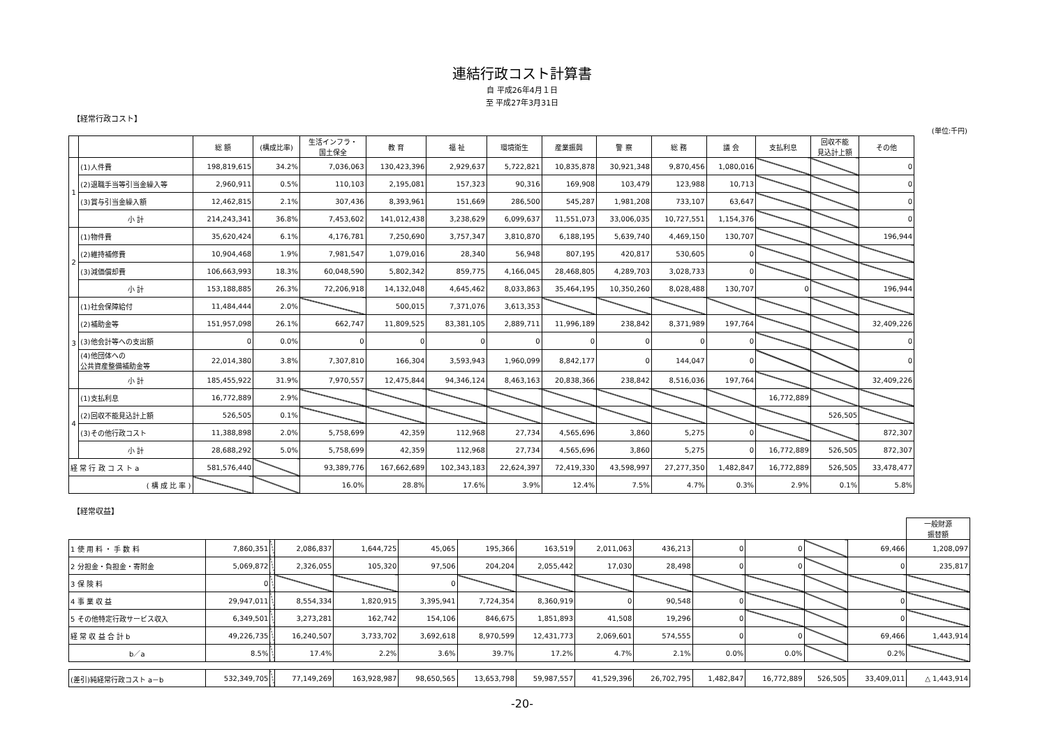連結行政コスト計算書
自 平成26年4月１日
至 平成27年3月31日
【経常行政コスト】
(単位:千円)
| | | 総 額 | (構成比率) | 生活インフラ・ 国土保全 | 教 育 | 福 祉 | 環境衛生 | 産業振興 | 警 察 | 総 務 | 議 会 | 支払利息 | 回収不能 見込計上額 | その他 |
| --- | --- | --- | --- | --- | --- | --- | --- | --- | --- | --- | --- | --- | --- | --- |
| 1 | (1)人件費 | 198,819,615 | 34.2% | 7,036,063 | 130,423,396 | 2,929,637 | 5,722,821 | 10,835,878 | 30,921,348 | 9,870,456 | 1,080,016 | | | 0 |
| | (2)退職手当等引当金繰入等 | 2,960,911 | 0.5% | 110,103 | 2,195,081 | 157,323 | 90,316 | 169,908 | 103,479 | 123,988 | 10,713 | | | 0 |
| | (3)賞与引当金繰入額 | 12,462,815 | 2.1% | 307,436 | 8,393,961 | 151,669 | 286,500 | 545,287 | 1,981,208 | 733,107 | 63,647 | | | 0 |
| | 小 計 | 214,243,341 | 36.8% | 7,453,602 | 141,012,438 | 3,238,629 | 6,099,637 | 11,551,073 | 33,006,035 | 10,727,551 | 1,154,376 | | | 0 |
| 2 | (1)物件費 | 35,620,424 | 6.1% | 4,176,781 | 7,250,690 | 3,757,347 | 3,810,870 | 6,188,195 | 5,639,740 | 4,469,150 | 130,707 | | | 196,944 |
| | (2)維持補修費 | 10,904,468 | 1.9% | 7,981,547 | 1,079,016 | 28,340 | 56,948 | 807,195 | 420,817 | 530,605 | 0 | | | |
| | (3)減価償却費 | 106,663,993 | 18.3% | 60,048,590 | 5,802,342 | 859,775 | 4,166,045 | 28,468,805 | 4,289,703 | 3,028,733 | 0 | | | |
| | 小 計 | 153,188,885 | 26.3% | 72,206,918 | 14,132,048 | 4,645,462 | 8,033,863 | 35,464,195 | 10,350,260 | 8,028,488 | 130,707 | 0 | | 196,944 |
| 3 | (1)社会保障給付 | 11,484,444 | 2.0% | | 500,015 | 7,371,076 | 3,613,353 | | | | | | | |
| | (2)補助金等 | 151,957,098 | 26.1% | 662,747 | 11,809,525 | 83,381,105 | 2,889,711 | 11,996,189 | 238,842 | 8,371,989 | 197,764 | | | 32,409,226 |
| | (3)他会計等への支出額 | 0 | 0.0% | 0 | 0 | 0 | 0 | 0 | 0 | 0 | 0 | | | 0 |
| | (4)他団体への 公共資産整備補助金等 | 22,014,380 | 3.8% | 7,307,810 | 166,304 | 3,593,943 | 1,960,099 | 8,842,177 | 0 | 144,047 | 0 | | | 0 |
| | 小 計 | 185,455,922 | 31.9% | 7,970,557 | 12,475,844 | 94,346,124 | 8,463,163 | 20,838,366 | 238,842 | 8,516,036 | 197,764 | | | 32,409,226 |
| 4 | (1)支払利息 | 16,772,889 | 2.9% | | | | | | | | | 16,772,889 | | |
| | (2)回収不能見込計上額 | 526,505 | 0.1% | | | | | | | | | | 526,505 | |
| | (3)その他行政コスト | 11,388,898 | 2.0% | 5,758,699 | 42,359 | 112,968 | 27,734 | 4,565,696 | 3,860 | 5,275 | 0 | | | 872,307 |
| | 小 計 | 28,688,292 | 5.0% | 5,758,699 | 42,359 | 112,968 | 27,734 | 4,565,696 | 3,860 | 5,275 | 0 | 16,772,889 | 526,505 | 872,307 |
| 経 常 行 政 コ ス ト a | | 581,576,440 | | 93,389,776 | 167,662,689 | 102,343,183 | 22,624,397 | 72,419,330 | 43,598,997 | 27,277,350 | 1,482,847 | 16,772,889 | 526,505 | 33,478,477 |
| ( 構 成 比 率 ) | | | | 16.0% | 28.8% | 17.6% | 3.9% | 12.4% | 7.5% | 4.7% | 0.3% | 2.9% | 0.1% | 5.8% |
【経常収益】
| | | | | | | | | | | | | | | 一般財源 振替額 |
| --- | --- | --- | --- | --- | --- | --- | --- | --- | --- | --- | --- | --- | --- | --- |
| 1 使 用 料 ・ 手 数 料 | 7,860,351 | | 2,086,837 | 1,644,725 | 45,065 | 195,366 | 163,519 | 2,011,063 | 436,213 | 0 | 0 | | 69,466 | 1,208,097 |
| 2 分担金・負担金・寄附金 | 5,069,872 | | 2,326,055 | 105,320 | 97,506 | 204,204 | 2,055,442 | 17,030 | 28,498 | 0 | 0 | | 0 | 235,817 |
| 3 保 険 料 | 0 | | | | 0 | | | | | | | | | |
| 4 事 業 収 益 | 29,947,011 | | 8,554,334 | 1,820,915 | 3,395,941 | 7,724,354 | 8,360,919 | 0 | 90,548 | 0 | | | 0 | |
| 5 その他特定行政サービス収入 | 6,349,501 | | 3,273,281 | 162,742 | 154,106 | 846,675 | 1,851,893 | 41,508 | 19,296 | 0 | | | 0 | |
| 経 常 収 益 合 計 b | 49,226,735 | | 16,240,507 | 3,733,702 | 3,692,618 | 8,970,599 | 12,431,773 | 2,069,601 | 574,555 | 0 | 0 | | 69,466 | 1,443,914 |
| b／a | 8.5% | | 17.4% | 2.2% | 3.6% | 39.7% | 17.2% | 4.7% | 2.1% | 0.0% | 0.0% | | 0.2% | |
| (差引)純経常行政コスト a－b | 532,349,705 | | 77,149,269 | 163,928,987 | 98,650,565 | 13,653,798 | 59,987,557 | 41,529,396 | 26,702,795 | 1,482,847 | 16,772,889 | 526,505 | 33,409,011 | △ 1,443,914 |
-20-